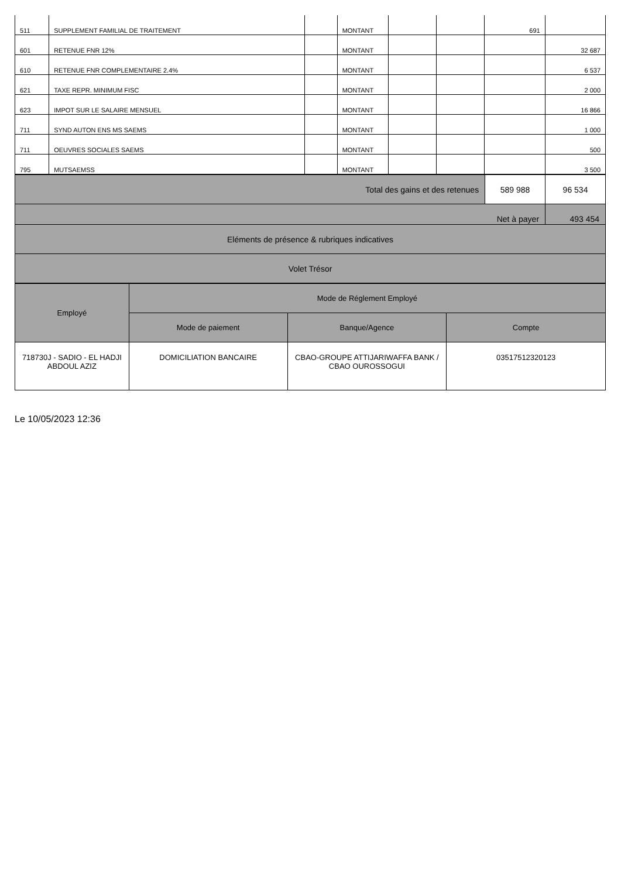| 511 | SUPPLEMENT FAMILIAL DE TRAITEMENT | | MONTANT | | | 691 | |
| 601 | RETENUE FNR 12% | | MONTANT | | | | 32 687 |
| 610 | RETENUE FNR COMPLEMENTAIRE 2.4% | | MONTANT | | | | 6 537 |
| 621 | TAXE REPR. MINIMUM FISC | | MONTANT | | | | 2 000 |
| 623 | IMPOT SUR LE SALAIRE MENSUEL | | MONTANT | | | | 16 866 |
| 711 | SYND AUTON ENS MS SAEMS | | MONTANT | | | | 1 000 |
| 711 | OEUVRES SOCIALES SAEMS | | MONTANT | | | | 500 |
| 795 | MUTSAEMSS | | MONTANT | | | | 3 500 |
| Total des gains et des retenues | 589 988 | 96 534 |
| Net à payer | | 493 454 |
| Eléments de présence & rubriques indicatives | | |
| Volet Trésor | | |
| Employé | Mode de Réglement Employé | | |
| | Mode de paiement | Banque/Agence | Compte |
| 718730J - SADIO - EL HADJI ABDOUL AZIZ | DOMICILIATION BANCAIRE | CBAO-GROUPE ATTIJARIWAFFA BANK / CBAO OUROSSOGUI | 03517512320123 |
Le 10/05/2023 12:36